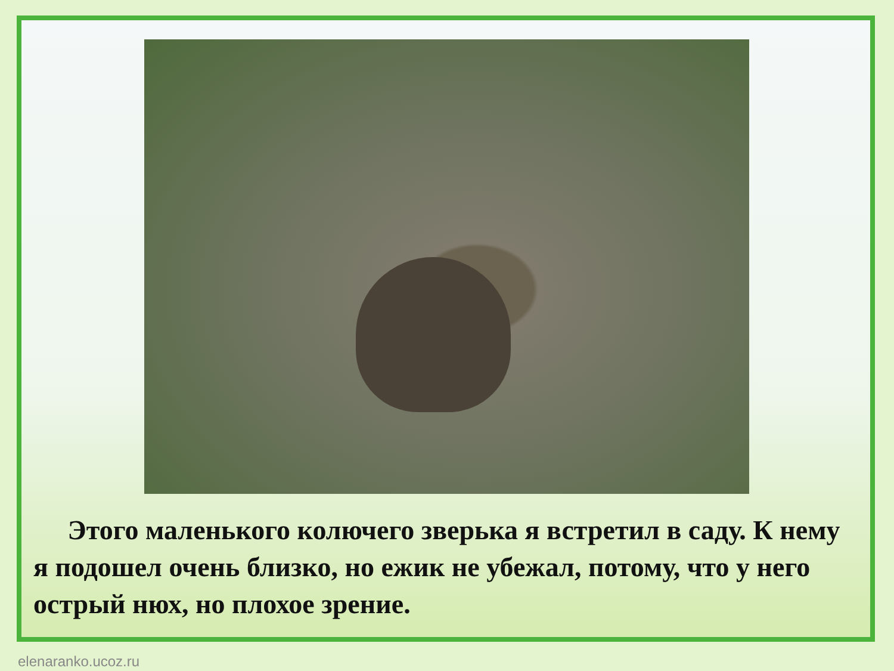Этого маленького колючего зверька я встретил в саду. К нему я подошел очень близко, но ежик не убежал, потому, что у него острый нюх, но плохое зрение.
elenaranko.ucoz.ru